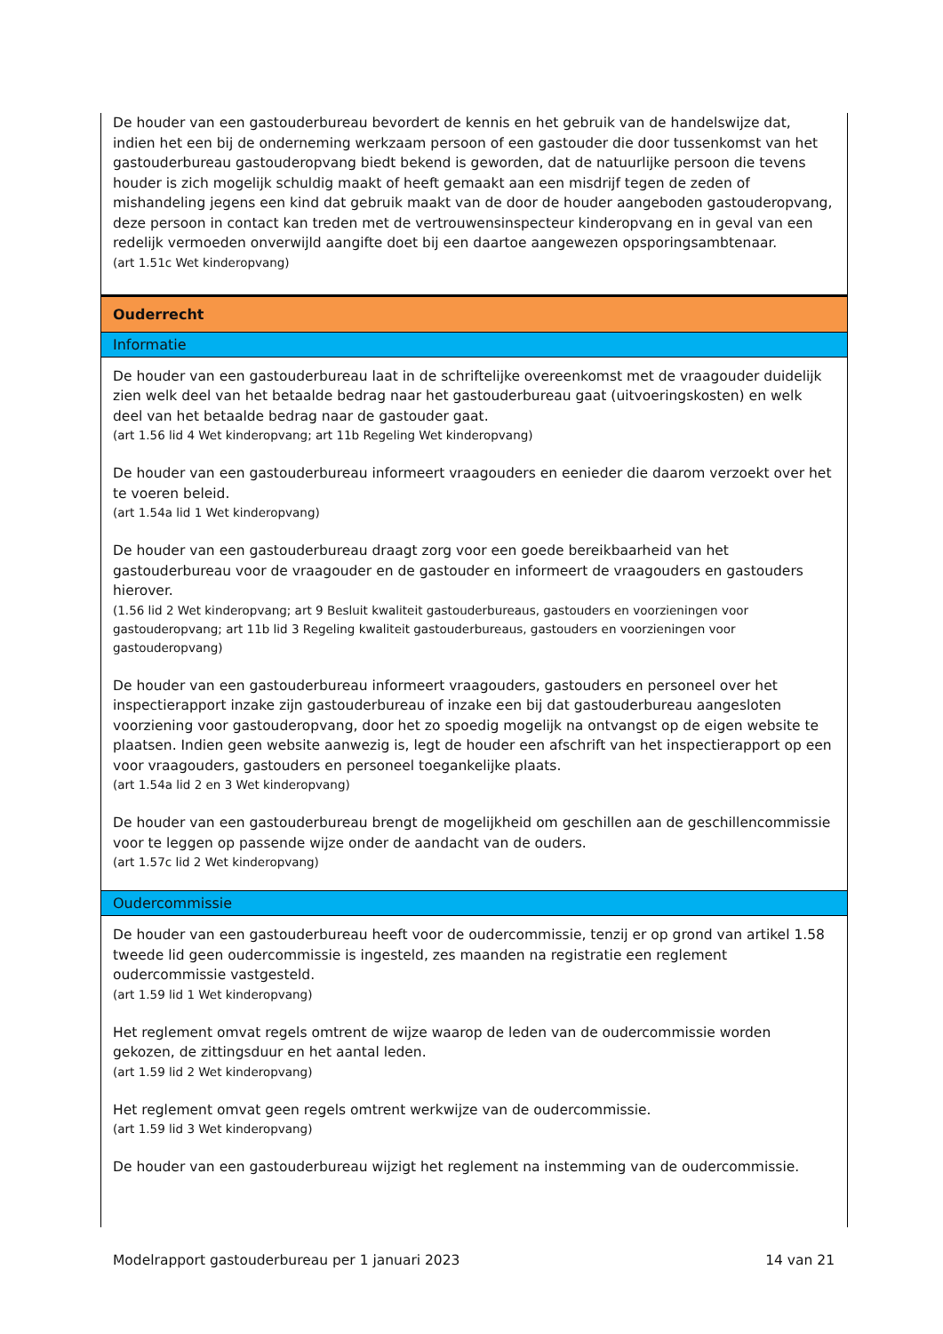De houder van een gastouderbureau bevordert de kennis en het gebruik van de handelswijze dat, indien het een bij de onderneming werkzaam persoon of een gastouder die door tussenkomst van het gastouderbureau gastouderopvang biedt bekend is geworden, dat de natuurlijke persoon die tevens houder is zich mogelijk schuldig maakt of heeft gemaakt aan een misdrijf tegen de zeden of mishandeling jegens een kind dat gebruik maakt van de door de houder aangeboden gastouderopvang, deze persoon in contact kan treden met de vertrouwensinspecteur kinderopvang en in geval van een redelijk vermoeden onverwijld aangifte doet bij een daartoe aangewezen opsporingsambtenaar.
(art 1.51c Wet kinderopvang)
Ouderrecht
Informatie
De houder van een gastouderbureau laat in de schriftelijke overeenkomst met de vraagouder duidelijk zien welk deel van het betaalde bedrag naar het gastouderbureau gaat (uitvoeringskosten) en welk deel van het betaalde bedrag naar de gastouder gaat.
(art 1.56 lid 4 Wet kinderopvang; art 11b Regeling Wet kinderopvang)
De houder van een gastouderbureau informeert vraagouders en eenieder die daarom verzoekt over het te voeren beleid.
(art 1.54a lid 1 Wet kinderopvang)
De houder van een gastouderbureau draagt zorg voor een goede bereikbaarheid van het gastouderbureau voor de vraagouder en de gastouder en informeert de vraagouders en gastouders hierover.
(1.56 lid 2 Wet kinderopvang; art 9 Besluit kwaliteit gastouderbureaus, gastouders en voorzieningen voor gastouderopvang; art 11b lid 3 Regeling kwaliteit gastouderbureaus, gastouders en voorzieningen voor gastouderopvang)
De houder van een gastouderbureau informeert vraagouders, gastouders en personeel over het inspectierapport inzake zijn gastouderbureau of inzake een bij dat gastouderbureau aangesloten voorziening voor gastouderopvang, door het zo spoedig mogelijk na ontvangst op de eigen website te plaatsen. Indien geen website aanwezig is, legt de houder een afschrift van het inspectierapport op een voor vraagouders, gastouders en personeel toegankelijke plaats.
(art 1.54a lid 2 en 3 Wet kinderopvang)
De houder van een gastouderbureau brengt de mogelijkheid om geschillen aan de geschillencommissie voor te leggen op passende wijze onder de aandacht van de ouders.
(art 1.57c lid 2 Wet kinderopvang)
Oudercommissie
De houder van een gastouderbureau heeft voor de oudercommissie, tenzij er op grond van artikel 1.58 tweede lid geen oudercommissie is ingesteld, zes maanden na registratie een reglement oudercommissie vastgesteld.
(art 1.59 lid 1 Wet kinderopvang)
Het reglement omvat regels omtrent de wijze waarop de leden van de oudercommissie worden gekozen, de zittingsduur en het aantal leden.
(art 1.59 lid 2 Wet kinderopvang)
Het reglement omvat geen regels omtrent werkwijze van de oudercommissie.
(art 1.59 lid 3 Wet kinderopvang)
De houder van een gastouderbureau wijzigt het reglement na instemming van de oudercommissie.
Modelrapport gastouderbureau per 1 januari 2023 14 van 21